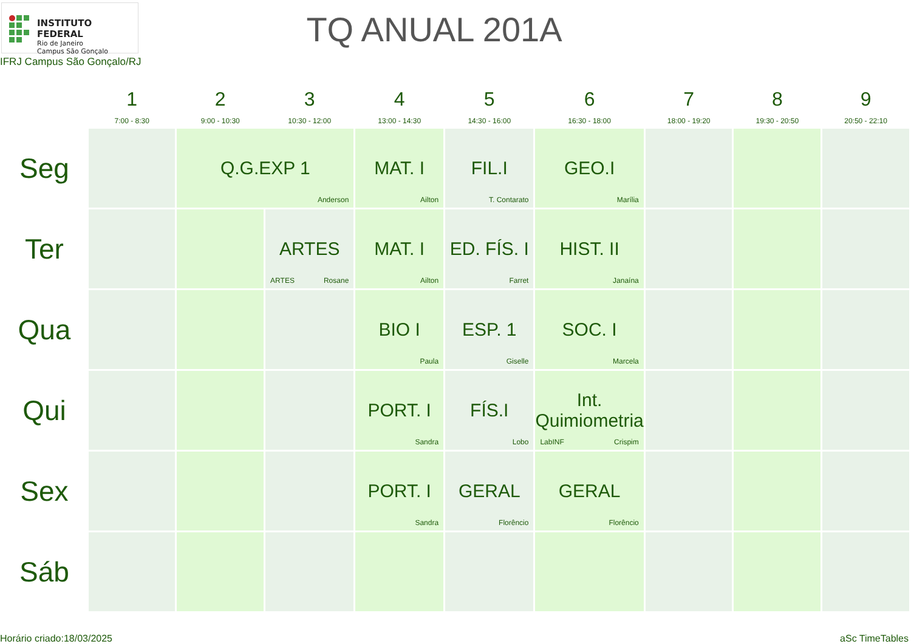INSTITUTO FEDERAL
Rio de Janeiro
Campus São Gonçalo
IFRJ Campus São Gonçalo/RJ
TQ ANUAL 201A
| | 1 7:00 - 8:30 | 2 9:00 - 10:30 | 3 10:30 - 12:00 | 4 13:00 - 14:30 | 5 14:30 - 16:00 | 6 16:30 - 18:00 | 7 18:00 - 19:20 | 8 19:30 - 20:50 | 9 20:50 - 22:10 |
| --- | --- | --- | --- | --- | --- | --- | --- | --- | --- |
| Seg | | Q.G.EXP 1 Anderson | | MAT. I Ailton | FIL.I T. Contarato | GEO.I Marília | | | |
| Ter | | | ARTES ARTES Rosane | MAT. I Ailton | ED. FÍS. I Farret | HIST. II Janaína | | | |
| Qua | | | | BIO I Paula | ESP. 1 Giselle | SOC. I Marcela | | | |
| Qui | | | | PORT. I Sandra | FÍS.I Lobo | Int. Quimiometria LabINF Crispim | | | |
| Sex | | | | PORT. I Sandra | GERAL Florêncio | GERAL Florêncio | | | |
| Sáb | | | | | | | | | |
Horário criado:18/03/2025 aSc TimeTables